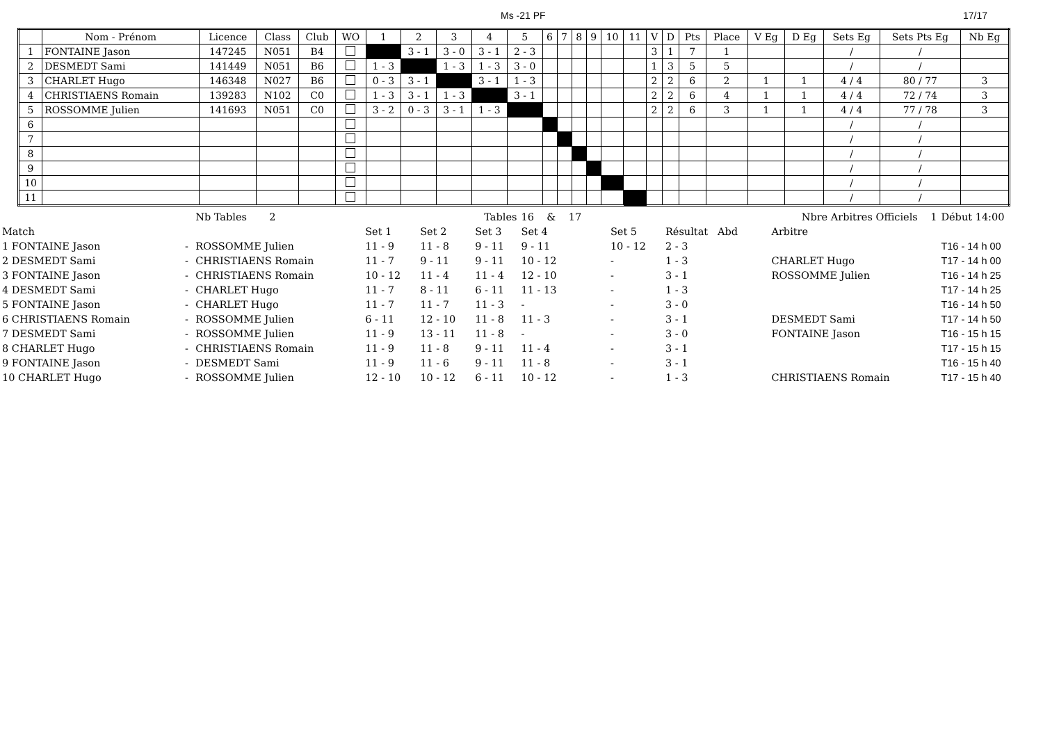Ms -21 PF 17/17
| | Nom - Prénom | Licence | Class | Club | WO | 1 | 2 | 3 | 4 | 5 | 6 | 7 | 8 | 9 | 10 | 11 | V | D | Pts | Place | V Eg | D Eg | Sets Eg | Sets Pts Eg | Nb Eg |
| --- | --- | --- | --- | --- | --- | --- | --- | --- | --- | --- | --- | --- | --- | --- | --- | --- | --- | --- | --- | --- | --- | --- | --- | --- | --- |
| 1 | FONTAINE Jason | 147245 | N051 | B4 | | | 3 - 1 | 3 - 0 | 3 - 1 | 2 - 3 | | | | | | | 3 | 1 | 7 | 1 | | | / | / | |
| 2 | DESMEDT Sami | 141449 | N051 | B6 | | 1 - 3 | | 1 - 3 | 1 - 3 | 3 - 0 | | | | | | | 1 | 3 | 5 | 5 | | | / | / | |
| 3 | CHARLET Hugo | 146348 | N027 | B6 | | 0 - 3 | 3 - 1 | | 3 - 1 | 1 - 3 | | | | | | | 2 | 2 | 6 | 2 | 1 | 1 | 4 / 4 | 80 / 77 | 3 |
| 4 | CHRISTIAENS Romain | 139283 | N102 | C0 | | 1 - 3 | 3 - 1 | 1 - 3 | | 3 - 1 | | | | | | | 2 | 2 | 6 | 4 | 1 | 1 | 4 / 4 | 72 / 74 | 3 |
| 5 | ROSSOMME Julien | 141693 | N051 | C0 | | 3 - 2 | 0 - 3 | 3 - 1 | 1 - 3 | | | | | | | | 2 | 2 | 6 | 3 | 1 | 1 | 4 / 4 | 77 / 78 | 3 |
| 6 | | | | | | | | | | | | | | | | | | | | | | | / | / | |
| 7 | | | | | | | | | | | | | | | | | | | | | | | / | / | |
| 8 | | | | | | | | | | | | | | | | | | | | | | | / | / | |
| 9 | | | | | | | | | | | | | | | | | | | | | | | / | / | |
| 10 | | | | | | | | | | | | | | | | | | | | | | | / | / | |
| 11 | | | | | | | | | | | | | | | | | | | | | | | / | / | |
| | | Nb Tables 2 | Tables | | | 16 & 17 | Nbre Arbitres Officiels 1 | | | Début 14:00 |
| Match | | | Set 1 | Set 2 | Set 3 | Set 4 | Set 5 | Résultat Abd | Arbitre | |
| 1 FONTAINE Jason | - | ROSSOMME Julien | 11 - 9 | 11 - 8 | 9 - 11 | 9 - 11 | 10 - 12 | 2 - 3 | | T16 - 14 h 00 |
| 2 DESMEDT Sami | - | CHRISTIAENS Romain | 11 - 7 | 9 - 11 | 9 - 11 | 10 - 12 | - | 1 - 3 | CHARLET Hugo | T17 - 14 h 00 |
| 3 FONTAINE Jason | - | CHRISTIAENS Romain | 10 - 12 | 11 - 4 | 11 - 4 | 12 - 10 | - | 3 - 1 | ROSSOMME Julien | T16 - 14 h 25 |
| 4 DESMEDT Sami | - | CHARLET Hugo | 11 - 7 | 8 - 11 | 6 - 11 | 11 - 13 | - | 1 - 3 | | T17 - 14 h 25 |
| 5 FONTAINE Jason | - | CHARLET Hugo | 11 - 7 | 11 - 7 | 11 - 3 | - | - | 3 - 0 | | T16 - 14 h 50 |
| 6 CHRISTIAENS Romain | - | ROSSOMME Julien | 6 - 11 | 12 - 10 | 11 - 8 | 11 - 3 | - | 3 - 1 | DESMEDT Sami | T17 - 14 h 50 |
| 7 DESMEDT Sami | - | ROSSOMME Julien | 11 - 9 | 13 - 11 | 11 - 8 | - | - | 3 - 0 | FONTAINE Jason | T16 - 15 h 15 |
| 8 CHARLET Hugo | - | CHRISTIAENS Romain | 11 - 9 | 11 - 8 | 9 - 11 | 11 - 4 | - | 3 - 1 | | T17 - 15 h 15 |
| 9 FONTAINE Jason | - | DESMEDT Sami | 11 - 9 | 11 - 6 | 9 - 11 | 11 - 8 | - | 3 - 1 | | T16 - 15 h 40 |
| 10 CHARLET Hugo | - | ROSSOMME Julien | 12 - 10 | 10 - 12 | 6 - 11 | 10 - 12 | - | 1 - 3 | CHRISTIAENS Romain | T17 - 15 h 40 |